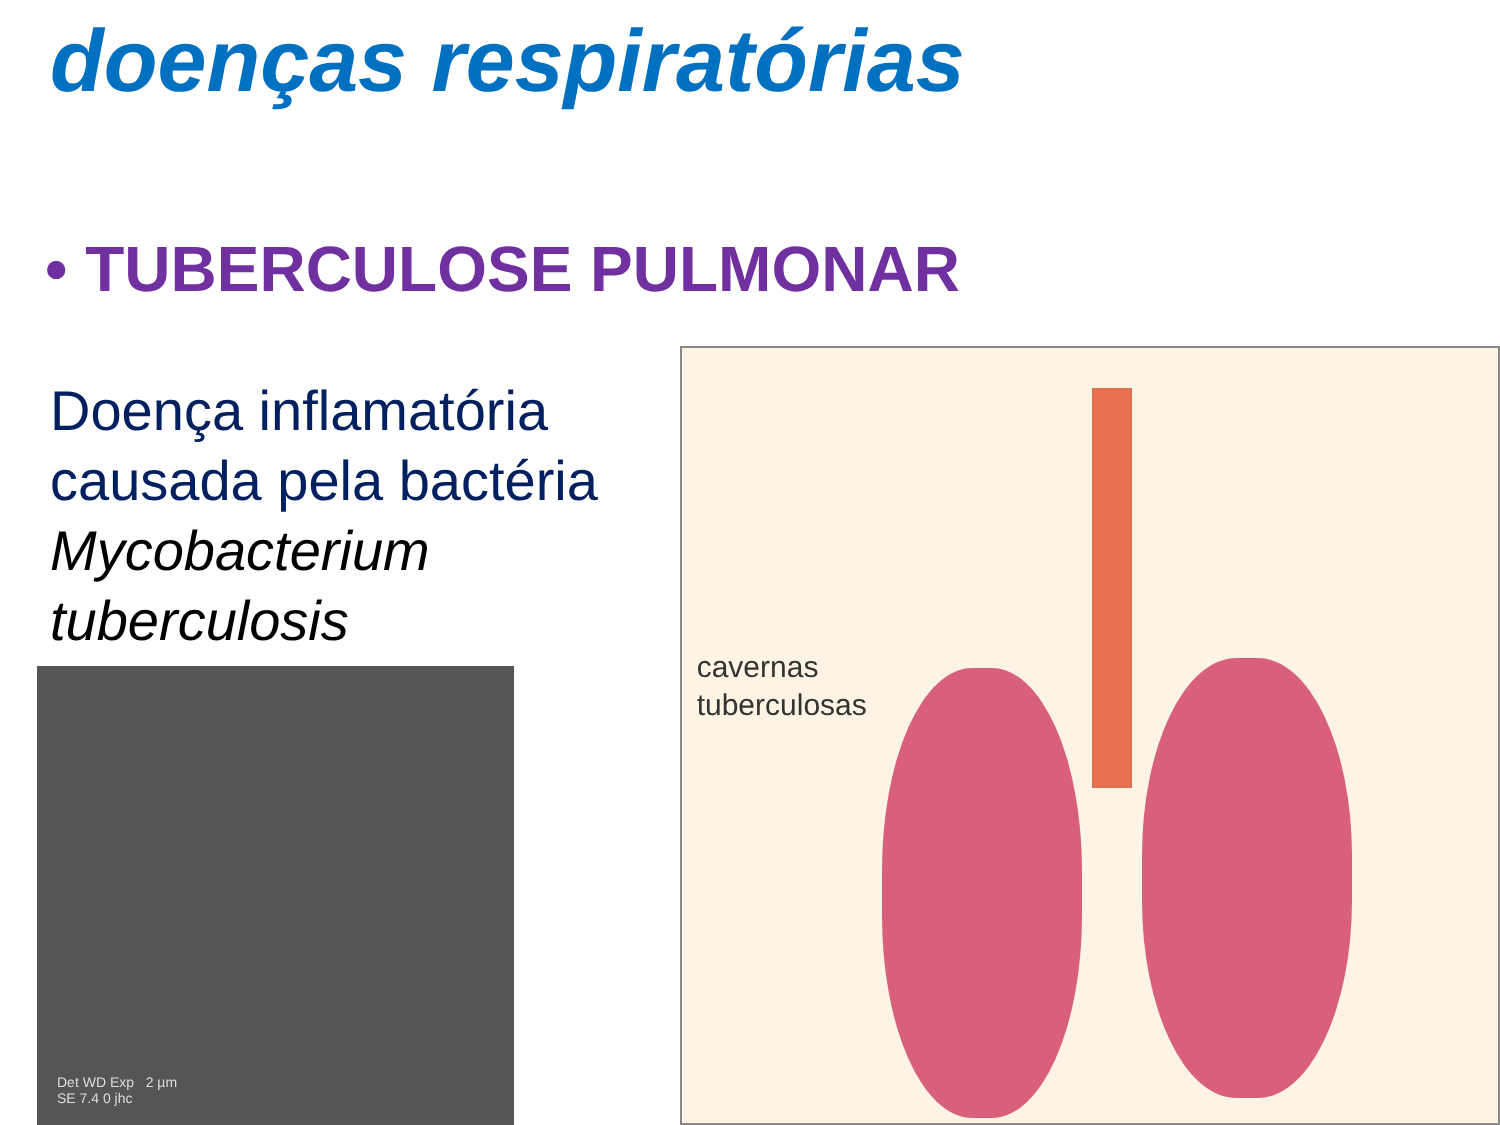doenças respiratórias
• TUBERCULOSE PULMONAR
Doença inflamatória causada pela bactéria Mycobacterium tuberculosis
Det WD Exp 2 µm
SE 7.4 0 jhc
cavernas
tuberculosas